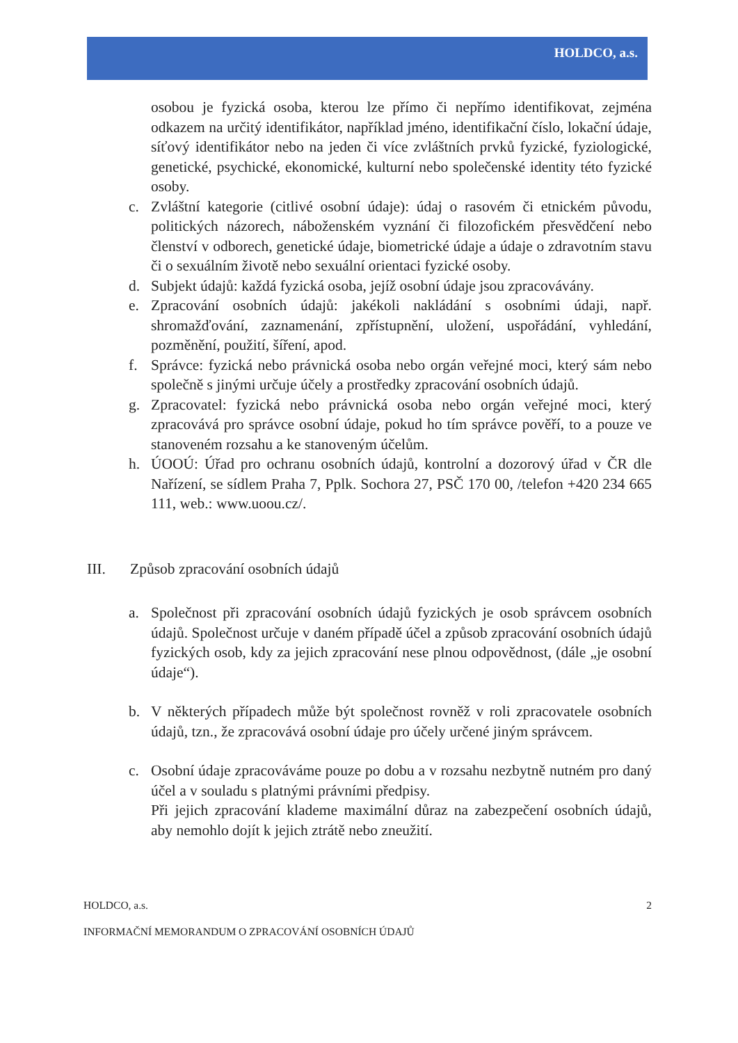HOLDCO, a.s.
osobou je fyzická osoba, kterou lze přímo či nepřímo identifikovat, zejména odkazem na určitý identifikátor, například jméno, identifikační číslo, lokační údaje, síťový identifikátor nebo na jeden či více zvláštních prvků fyzické, fyziologické, genetické, psychické, ekonomické, kulturní nebo společenské identity této fyzické osoby.
c. Zvláštní kategorie (citlivé osobní údaje): údaj o rasovém či etnickém původu, politických názorech, náboženském vyznání či filozofickém přesvědčení nebo členství v odborech, genetické údaje, biometrické údaje a údaje o zdravotním stavu či o sexuálním životě nebo sexuální orientaci fyzické osoby.
d. Subjekt údajů: každá fyzická osoba, jejíž osobní údaje jsou zpracovávány.
e. Zpracování osobních údajů: jakékoli nakládání s osobními údaji, např. shromažďování, zaznamenání, zpřístupnění, uložení, uspořádání, vyhledání, pozměnění, použití, šíření, apod.
f. Správce: fyzická nebo právnická osoba nebo orgán veřejné moci, který sám nebo společně s jinými určuje účely a prostředky zpracování osobních údajů.
g. Zpracovatel: fyzická nebo právnická osoba nebo orgán veřejné moci, který zpracovává pro správce osobní údaje, pokud ho tím správce pověří, to a pouze ve stanoveném rozsahu a ke stanoveným účelům.
h. ÚOOÚ: Úřad pro ochranu osobních údajů, kontrolní a dozorový úřad v ČR dle Nařízení, se sídlem Praha 7, Pplk. Sochora 27, PSČ 170 00, /telefon +420 234 665 111, web.: www.uoou.cz/.
III. Způsob zpracování osobních údajů
a. Společnost při zpracování osobních údajů fyzických je osob správcem osobních údajů. Společnost určuje v daném případě účel a způsob zpracování osobních údajů fyzických osob, kdy za jejich zpracování nese plnou odpovědnost, (dále „je osobní údaje“).
b. V některých případech může být společnost rovněž v roli zpracovatele osobních údajů, tzn., že zpracovává osobní údaje pro účely určené jiným správcem.
c. Osobní údaje zpracováváme pouze po dobu a v rozsahu nezbytně nutném pro daný účel a v souladu s platnými právními předpisy.
Při jejich zpracování klademe maximální důraz na zabezpečení osobních údajů, aby nemohlo dojít k jejich ztrátě nebo zneužití.
HOLDCO, a.s. 2
INFORMAČNÍ MEMORANDUM O ZPRACOVÁNÍ OSOBNÍCH ÚDAJŮ